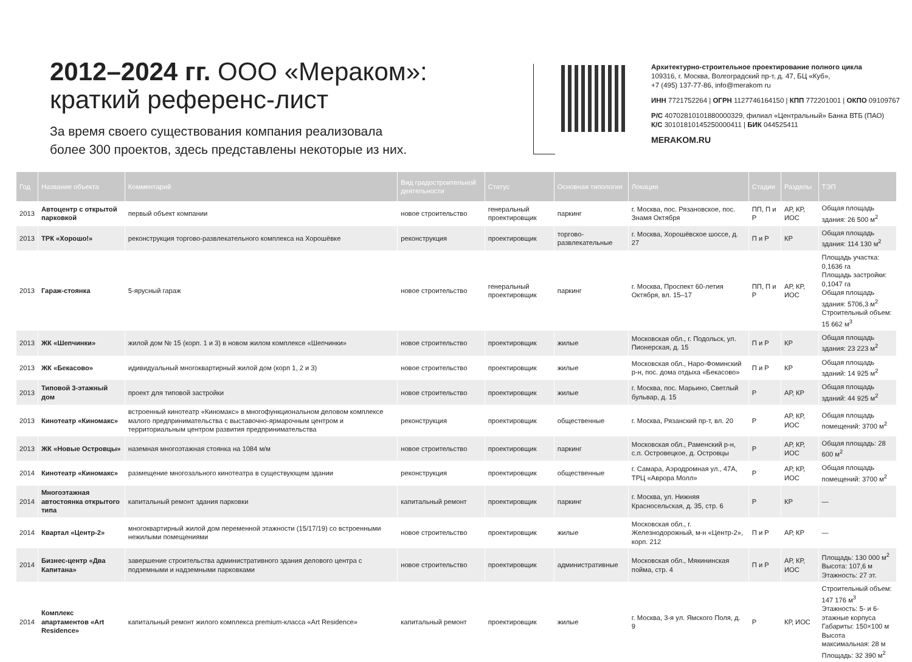2012–2024 гг. ООО «Мераком»:
краткий референс-лист
За время своего существования компания реализовала
более 300 проектов, здесь представлены некоторые из них.
Архитектурно-строительное проектирование полного цикла
109316, г. Москва, Волгоградский пр-т, д. 47, БЦ «Куб»,
+7 (495) 137-77-86, info@merakom ru
ИНН 7721752264 | ОГРН 1127746164150 | КПП 772201001 | ОКПО 09109767
Р/С 40702810101880000329, филиал «Центральный» Банка ВТБ (ПАО)
К/С 30101810145250000411 | БИК 044525411
MERAKOM.RU
| Год | Название объекта | Комментарий | Вид градостроительной деятельности | Статус | Основная типология | Локация | Стадии | Разделы | ТЭП |
| --- | --- | --- | --- | --- | --- | --- | --- | --- | --- |
| 2013 | Автоцентр с открытой парковкой | первый объект компании | новое строительство | генеральный проектировщик | паркинг | г. Москва, пос. Рязановское, пос. Знамя Октября | ПП, П и Р | АР, КР, ИОС | Общая площадь здания: 26 500 м<sup>2</sup> |
| 2013 | ТРК «Хорошо!» | реконструкция торгово-развлекательного комплекса на Хорошёвке | реконструкция | проектировщик | торгово-развлекательные | г. Москва, Хорошёвское шоссе, д. 27 | П и Р | КР | Общая площадь здания: 114 130 м<sup>2</sup> |
| 2013 | Гараж-стоянка | 5-ярусный гараж | новое строительство | генеральный проектировщик | паркинг | г. Москва, Проспект 60-летия Октября, вл. 15–17 | ПП, П и Р | АР, КР, ИОС | Площадь участка: 0,1636 га Площадь застройки: 0,1047 га Общая площадь здания: 5706,3 м<sup>2</sup> Строительный объем: 15 662 м<sup>3</sup> |
| 2013 | ЖК «Шепчинки» | жилой дом № 15 (корп. 1 и 3) в новом жилом комплексе «Шепчинки» | новое строительство | проектировщик | жилые | Московская обл., г. Подольск, ул. Пионерская, д. 15 | П и Р | КР | Общая площадь здания: 23 223 м<sup>2</sup> |
| 2013 | ЖК «Бекасово» | идивидуальный многоквартирный жилой дом (корп 1, 2 и 3) | новое строительство | проектировщик | жилые | Московская обл., Наро-Фоминский р-н, пос. дома отдыха «Бекасово» | П и Р | КР | Общая площадь зданий: 14 925 м<sup>2</sup> |
| 2013 | Типовой 3-этажный дом | проект для типовой застройки | новое строительство | проектировщик | жилые | г. Москва, пос. Марьино, Светлый бульвар, д. 15 | Р | АР, КР | Общая площадь зданий: 44 925 м<sup>2</sup> |
| 2013 | Кинотеатр «Киномакс» | встроенный кинотеатр «Киномакс» в многофункциональном деловом комплексе малого предпринимательства с выставочно-ярмарочным центром и территориальным центром развития предпринимательства | реконструкция | проектировщик | общественные | г. Москва, Рязанский пр-т, вл. 20 | Р | АР, КР, ИОС | Общая площадь помещений: 3700 м<sup>2</sup> |
| 2013 | ЖК «Новые Островцы» | наземная многоэтажная стоянка на 1084 м/м | новое строительство | проектировщик | паркинг | Московская обл., Раменский р-н, с.п. Островецкое, д. Островцы | Р | АР, КР, ИОС | Общая площадь: 28 600 м<sup>2</sup> |
| 2014 | Кинотеатр «Киномакс» | размещение многозального кинотеатра в существующем здании | реконструкция | проектировщик | общественные | г. Самара, Аэродромная ул., 47А, ТРЦ «Аврора Молл» | Р | АР, КР, ИОС | Общая площадь помещений: 3700 м<sup>2</sup> |
| 2014 | Многоэтажная автостоянка открытого типа | капитальный ремонт здания парковки | капитальный ремонт | проектировщик | паркинг | г. Москва, ул. Нижняя Красносельская, д. 35, стр. 6 | Р | КР | — |
| 2014 | Квартал «Центр-2» | многоквартирный жилой дом переменной этажности (15/17/19) со встроенными нежилыми помещениями | новое строительство | проектировщик | жилые | Московская обл., г. Железнодорожный, м-н «Центр-2», корп. 212 | П и Р | АР, КР | — |
| 2014 | Бизнес-центр «Два Капитана» | завершение строительства административного здания делового центра с подземными и надземными парковками | новое строительство | проектировщик | административные | Московская обл., Мякининская пойма, стр. 4 | П и Р | АР, КР, ИОС | Площадь: 130 000 м<sup>2</sup> Высота: 107,6 м Этажность: 27 эт. |
| 2014 | Комплекс апартаментов «Art Residence» | капитальный ремонт жилого комплекса premium-класса «Art Residence» | капитальный ремонт | проектировщик | жилые | г. Москва, 3-я ул. Ямского Поля, д. 9 | Р | КР, ИОС | Строительный объем: 147 176 м<sup>3</sup> Этажность: 5- и 6-этажные корпуса Габариты: 150×100 м Высота максимальная: 28 м Площадь: 32 390 м<sup>2</sup> |